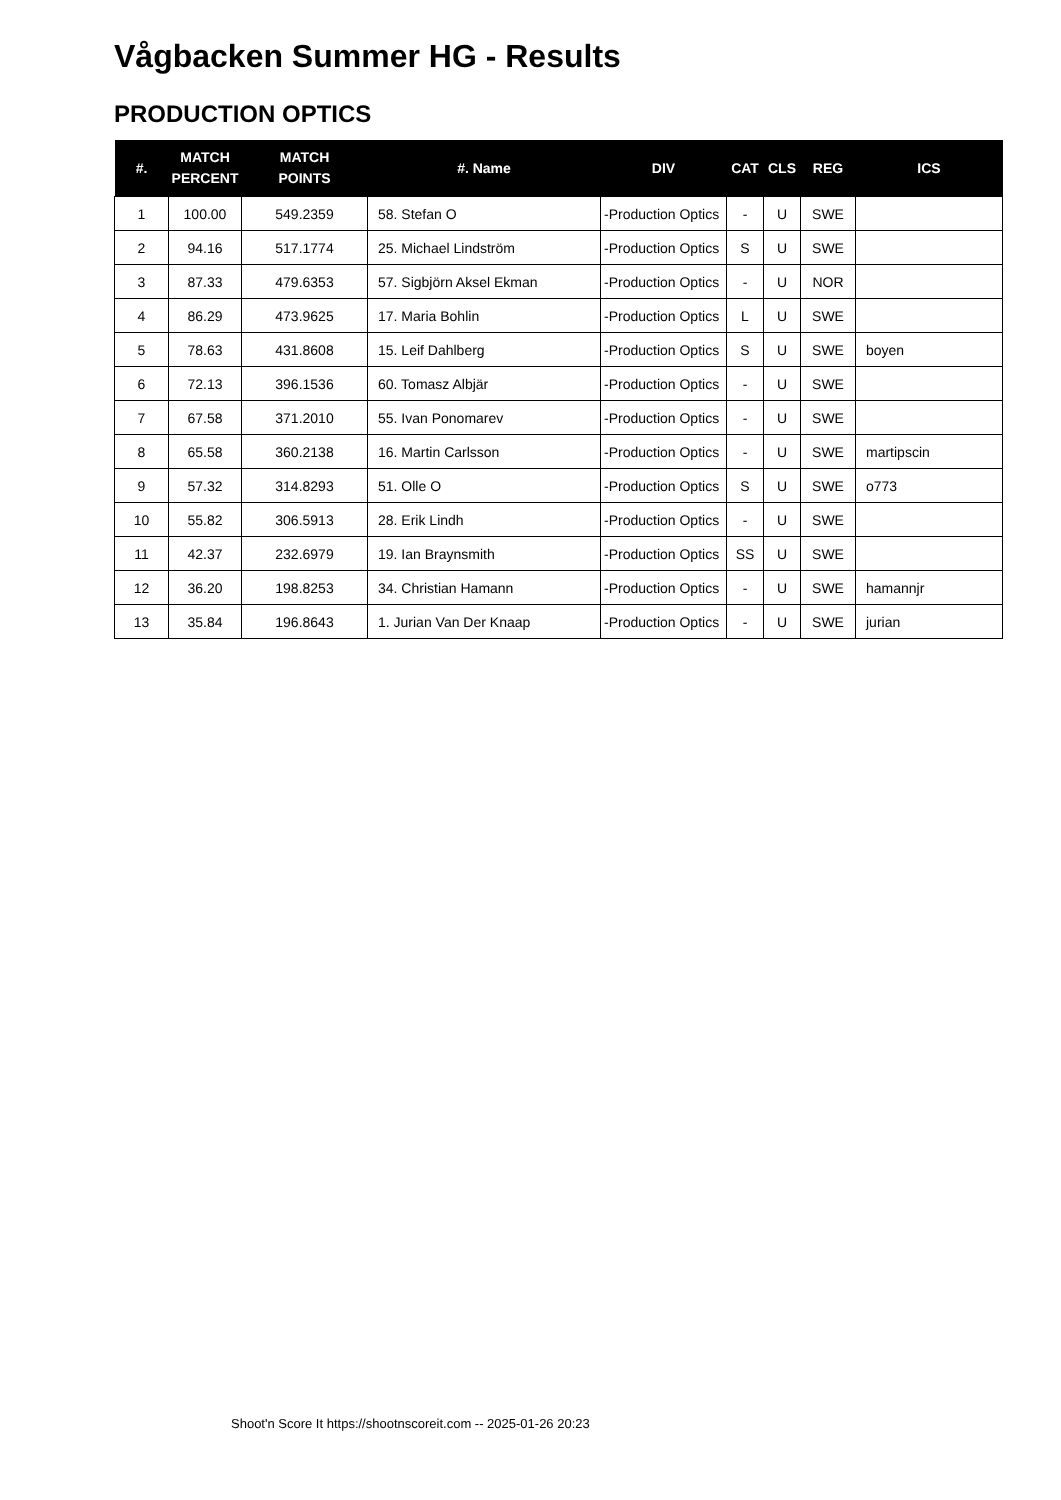Vågbacken Summer HG - Results
PRODUCTION OPTICS
| #. | MATCH PERCENT | MATCH POINTS | #. Name | DIV | CAT | CLS | REG | ICS |
| --- | --- | --- | --- | --- | --- | --- | --- | --- |
| 1 | 100.00 | 549.2359 | 58. Stefan O | -Production Optics | - | U | SWE | |
| 2 | 94.16 | 517.1774 | 25. Michael Lindström | -Production Optics | S | U | SWE | |
| 3 | 87.33 | 479.6353 | 57. Sigbjörn Aksel Ekman | -Production Optics | - | U | NOR | |
| 4 | 86.29 | 473.9625 | 17. Maria Bohlin | -Production Optics | L | U | SWE | |
| 5 | 78.63 | 431.8608 | 15. Leif Dahlberg | -Production Optics | S | U | SWE | boyen |
| 6 | 72.13 | 396.1536 | 60. Tomasz Albjär | -Production Optics | - | U | SWE | |
| 7 | 67.58 | 371.2010 | 55. Ivan Ponomarev | -Production Optics | - | U | SWE | |
| 8 | 65.58 | 360.2138 | 16. Martin Carlsson | -Production Optics | - | U | SWE | martipscin |
| 9 | 57.32 | 314.8293 | 51. Olle O | -Production Optics | S | U | SWE | o773 |
| 10 | 55.82 | 306.5913 | 28. Erik Lindh | -Production Optics | - | U | SWE | |
| 11 | 42.37 | 232.6979 | 19. Ian Braynsmith | -Production Optics | SS | U | SWE | |
| 12 | 36.20 | 198.8253 | 34. Christian Hamann | -Production Optics | - | U | SWE | hamannjr |
| 13 | 35.84 | 196.8643 | 1. Jurian Van Der Knaap | -Production Optics | - | U | SWE | jurian |
Shoot'n Score It https://shootnscoreit.com -- 2025-01-26 20:23